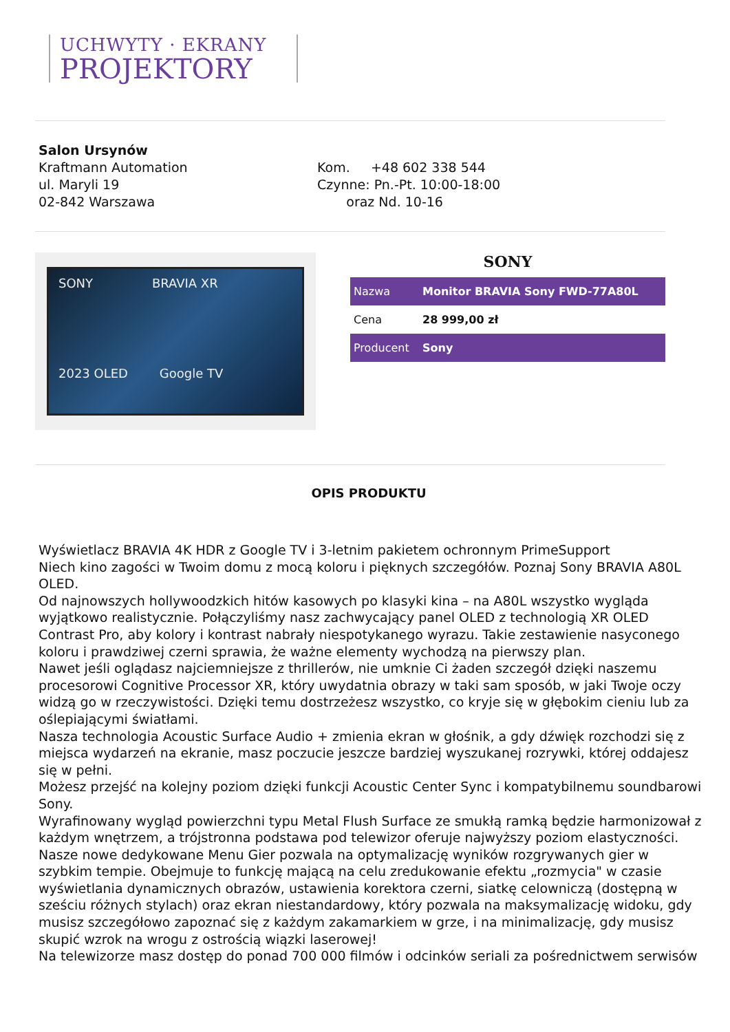UCHWYTY · EKRANY
PROJEKTORY
Salon Ursynów
Kraftmann Automation
ul. Maryli 19
02-842 Warszawa
Kom. +48 602 338 544
Czynne: Pn.-Pt. 10:00-18:00
oraz Nd. 10-16
SONY BRAVIA XR
2023 OLED Google TV
SONY
| Nazwa | Monitor BRAVIA Sony FWD-77A80L |
| Cena | 28 999,00 zł |
| Producent | Sony |
OPIS PRODUKTU
Wyświetlacz BRAVIA 4K HDR z Google TV i 3-letnim pakietem ochronnym PrimeSupport
Niech kino zagości w Twoim domu z mocą koloru i pięknych szczegółów. Poznaj Sony BRAVIA A80L OLED.
Od najnowszych hollywoodzkich hitów kasowych po klasyki kina – na A80L wszystko wygląda wyjątkowo realistycznie. Połączyliśmy nasz zachwycający panel OLED z technologią XR OLED Contrast Pro, aby kolory i kontrast nabrały niespotykanego wyrazu. Takie zestawienie nasyconego koloru i prawdziwej czerni sprawia, że ważne elementy wychodzą na pierwszy plan.
Nawet jeśli oglądasz najciemniejsze z thrillerów, nie umknie Ci żaden szczegół dzięki naszemu procesorowi Cognitive Processor XR, który uwydatnia obrazy w taki sam sposób, w jaki Twoje oczy widzą go w rzeczywistości. Dzięki temu dostrzeżesz wszystko, co kryje się w głębokim cieniu lub za oślepiającymi światłami.
Nasza technologia Acoustic Surface Audio + zmienia ekran w głośnik, a gdy dźwięk rozchodzi się z miejsca wydarzeń na ekranie, masz poczucie jeszcze bardziej wyszukanej rozrywki, której oddajesz się w pełni.
Możesz przejść na kolejny poziom dzięki funkcji Acoustic Center Sync i kompatybilnemu soundbarowi Sony.
Wyrafinowany wygląd powierzchni typu Metal Flush Surface ze smukłą ramką będzie harmonizował z każdym wnętrzem, a trójstronna podstawa pod telewizor oferuje najwyższy poziom elastyczności.
Nasze nowe dedykowane Menu Gier pozwala na optymalizację wyników rozgrywanych gier w szybkim tempie. Obejmuje to funkcję mającą na celu zredukowanie efektu „rozmycia" w czasie wyświetlania dynamicznych obrazów, ustawienia korektora czerni, siatkę celowniczą (dostępną w sześciu różnych stylach) oraz ekran niestandardowy, który pozwala na maksymalizację widoku, gdy musisz szczegółowo zapoznać się z każdym zakamarkiem w grze, i na minimalizację, gdy musisz skupić wzrok na wrogu z ostrością wiązki laserowej!
Na telewizorze masz dostęp do ponad 700 000 filmów i odcinków seriali za pośrednictwem serwisów